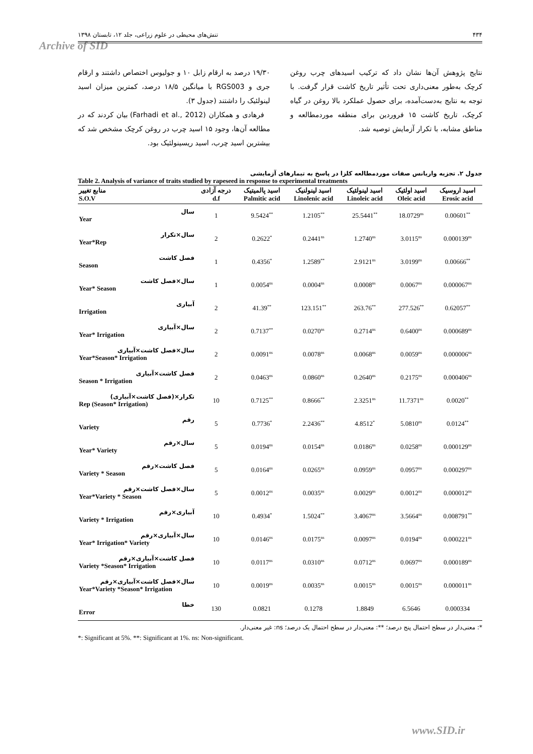۴۳۴ تنش‌های محیطی در علوم زراعی، جلد ۱۲، تابستان ۱۳۹۸
Archive of SID
۱۹/۳۰ درصد به ارقام زابل ۱۰ و جولیوس اختصاص داشتند و ارقام جری و RGS003 با میانگین ۱۸/۵ درصد، کمترین میزان اسید لینولئیک را داشتند (جدول ۳).
فرهادی و همکاران (Farhadi et al., 2012) بیان کردند که در مطالعه آن‌ها، وجود ۱۵ اسید چرب در روغن کرچک مشخص شد که بیشترین اسید چرب، اسید ریسینولئیک بود.
نتایج پژوهش آن‌ها نشان داد که ترکیب اسیدهای چرب روغن کرچک به‌طور معنی‌داری تحت تأثیر تاریخ کاشت قرار گرفت. با توجه به نتایج به‌دست‌آمده، برای حصول عملکرد بالا روغن در گیاه کرچک، تاریخ کاشت ۱۵ فروردین برای منطقه موردمطالعه و مناطق مشابه، با تکرار آزمایش توصیه شد.
جدول ۲. تجزیه واریانس صفات موردمطالعه کلزا در پاسخ به تیمارهای آزمایشی
Table 2. Analysis of variance of traits studied by rapeseed in response to experimental treatments
| منابع تغییر S.O.V | درجه آزادی d.f | اسید پالمیتیک Palmitic acid | اسید لینولنیک Linolenic acid | اسید لینولئیک Linoleic acid | اسید اولئیک Oleic acid | اسید اروسیک Erosic acid |
| --- | --- | --- | --- | --- | --- | --- |
| سال Year | 1 | 9.5424<sup>**</sup> | 1.2105<sup>**</sup> | 25.5441<sup>**</sup> | 18.0729<sup>ns</sup> | 0.00601<sup>**</sup> |
| سال×تکرار Year*Rep | 2 | 0.2622<sup>*</sup> | 0.2441<sup>ns</sup> | 1.2740<sup>ns</sup> | 3.0115<sup>ns</sup> | 0.000139<sup>ns</sup> |
| فصل کاشت Season | 1 | 0.4356<sup>*</sup> | 1.2589<sup>**</sup> | 2.9121<sup>ns</sup> | 3.0199<sup>ns</sup> | 0.00666<sup>**</sup> |
| سال×فصل کاشت Year* Season | 1 | 0.0054<sup>ns</sup> | 0.0004<sup>ns</sup> | 0.0008<sup>ns</sup> | 0.0067<sup>ns</sup> | 0.000067<sup>ns</sup> |
| آبیاری Irrigation | 2 | 41.39<sup>**</sup> | 123.151<sup>**</sup> | 263.76<sup>**</sup> | 277.526<sup>**</sup> | 0.62057<sup>**</sup> |
| سال×آبیاری Year* Irrigation | 2 | 0.7137<sup>**</sup> | 0.0270<sup>ns</sup> | 0.2714<sup>ns</sup> | 0.6400<sup>ns</sup> | 0.000689<sup>ns</sup> |
| سال×فصل کاشت×آبیاری Year*Season* Irrigation | 2 | 0.0091<sup>ns</sup> | 0.0078<sup>ns</sup> | 0.0068<sup>ns</sup> | 0.0059<sup>ns</sup> | 0.000006<sup>ns</sup> |
| فصل کاشت×آبیاری Season * Irrigation | 2 | 0.0463<sup>ns</sup> | 0.0860<sup>ns</sup> | 0.2640<sup>ns</sup> | 0.2175<sup>ns</sup> | 0.000406<sup>ns</sup> |
| تکرار×(فصل کاشت×آبیاری) Rep (Season* Irrigation) | 10 | 0.7125<sup>**</sup> | 0.8666<sup>**</sup> | 2.3251<sup>ns</sup> | 11.7371<sup>ns</sup> | 0.0020<sup>**</sup> |
| رقم Variety | 5 | 0.7736<sup>*</sup> | 2.2436<sup>**</sup> | 4.8512<sup>*</sup> | 5.0810<sup>ns</sup> | 0.0124<sup>**</sup> |
| سال×رقم Year* Variety | 5 | 0.0194<sup>ns</sup> | 0.0154<sup>ns</sup> | 0.0186<sup>ns</sup> | 0.0258<sup>ns</sup> | 0.000129<sup>ns</sup> |
| فصل کاشت×رقم Variety * Season | 5 | 0.0164<sup>ns</sup> | 0.0265<sup>ns</sup> | 0.0959<sup>ns</sup> | 0.0957<sup>ns</sup> | 0.000297<sup>ns</sup> |
| سال×فصل کاشت×رقم Year*Variety * Season | 5 | 0.0012<sup>ns</sup> | 0.0035<sup>ns</sup> | 0.0029<sup>ns</sup> | 0.0012<sup>ns</sup> | 0.000012<sup>ns</sup> |
| آبیاری×رقم Variety * Irrigation | 10 | 0.4934<sup>*</sup> | 1.5024<sup>**</sup> | 3.4067<sup>ns</sup> | 3.5664<sup>ns</sup> | 0.008791<sup>**</sup> |
| سال×آبیاری×رقم Year* Irrigation* Variety | 10 | 0.0146<sup>ns</sup> | 0.0175<sup>ns</sup> | 0.0097<sup>ns</sup> | 0.0194<sup>ns</sup> | 0.000221<sup>ns</sup> |
| فصل کاشت×آبیاری×رقم Variety *Season* Irrigation | 10 | 0.0117<sup>ns</sup> | 0.0310<sup>ns</sup> | 0.0712<sup>ns</sup> | 0.0697<sup>ns</sup> | 0.000189<sup>ns</sup> |
| سال×فصل کاشت×آبیاری×رقم Year*Variety *Season* Irrigation | 10 | 0.0019<sup>ns</sup> | 0.0035<sup>ns</sup> | 0.0015<sup>ns</sup> | 0.0015<sup>ns</sup> | 0.000011<sup>ns</sup> |
| خطا Error | 130 | 0.0821 | 0.1278 | 1.8849 | 6.5646 | 0.000334 |
*: معنی‌دار در سطح احتمال پنج درصد؛ **: معنی‌دار در سطح احتمال یک درصد؛ ns: غیر معنی‌دار.
*: Significant at 5%. **: Significant at 1%. ns: Non-significant.
www.SID.ir